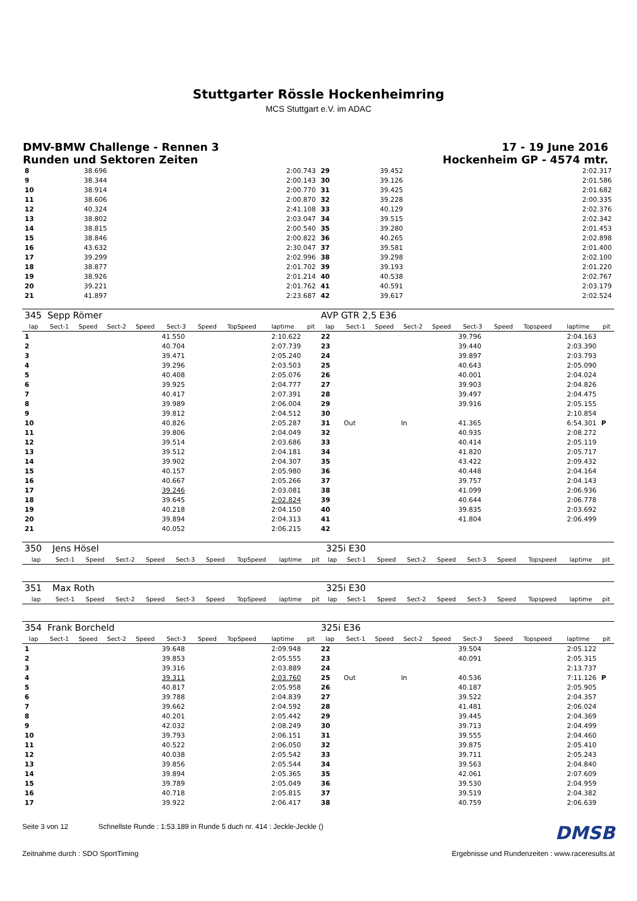Stuttgarter Rössle Hockenheimring
MCS Stuttgart e.V. im ADAC
DMV-BMW Challenge - Rennen 3
Runden und Sektoren Zeiten
17 - 19 June 2016
Hockenheim GP - 4574 mtr.
| 8 | | | 38.696 | 2:00.743 | 29 | | | 39.452 | 2:02.317 |
| 9 | | | 38.344 | 2:00.143 | 30 | | | 39.126 | 2:01.586 |
| 10 | | | 38.914 | 2:00.770 | 31 | | | 39.425 | 2:01.682 |
| 11 | | | 38.606 | 2:00.870 | 32 | | | 39.228 | 2:00.335 |
| 12 | | | 40.324 | 2:41.108 | 33 | | | 40.129 | 2:02.376 |
| 13 | | | 38.802 | 2:03.047 | 34 | | | 39.515 | 2:02.342 |
| 14 | | | 38.815 | 2:00.540 | 35 | | | 39.280 | 2:01.453 |
| 15 | | | 38.846 | 2:00.822 | 36 | | | 40.265 | 2:02.898 |
| 16 | | | 43.632 | 2:30.047 | 37 | | | 39.581 | 2:01.400 |
| 17 | | | 39.299 | 2:02.996 | 38 | | | 39.298 | 2:02.100 |
| 18 | | | 38.877 | 2:01.702 | 39 | | | 39.193 | 2:01.220 |
| 19 | | | 38.926 | 2:01.214 | 40 | | | 40.538 | 2:02.767 |
| 20 | | | 39.221 | 2:01.762 | 41 | | | 40.591 | 2:03.179 |
| 21 | | | 41.897 | 2:23.687 | 42 | | | 39.617 | 2:02.524 |
| 345 | Sepp Römer | | | | | | | | | AVP GTR 2,5 E36 | | | | | | | | | |
| lap | Sect-1 | Speed | Sect-2 | Speed | Sect-3 | Speed | TopSpeed | laptime | pit | lap | Sect-1 | Speed | Sect-2 | Speed | Sect-3 | Speed | Topspeed | laptime | pit |
| 1 | | | | | 41.550 | | | 2:10.622 | | 22 | | | | | 39.796 | | | 2:04.163 | |
| 2 | | | | | 40.704 | | | 2:07.739 | | 23 | | | | | 39.440 | | | 2:03.390 | |
| 3 | | | | | 39.471 | | | 2:05.240 | | 24 | | | | | 39.897 | | | 2:03.793 | |
| 4 | | | | | 39.296 | | | 2:03.503 | | 25 | | | | | 40.643 | | | 2:05.090 | |
| 5 | | | | | 40.408 | | | 2:05.076 | | 26 | | | | | 40.001 | | | 2:04.024 | |
| 6 | | | | | 39.925 | | | 2:04.777 | | 27 | | | | | 39.903 | | | 2:04.826 | |
| 7 | | | | | 40.417 | | | 2:07.391 | | 28 | | | | | 39.497 | | | 2:04.475 | |
| 8 | | | | | 39.989 | | | 2:06.004 | | 29 | | | | | 39.916 | | | 2:05.155 | |
| 9 | | | | | 39.812 | | | 2:04.512 | | 30 | | | | | | | | 2:10.854 | |
| 10 | | | | | 40.826 | | | 2:05.287 | | 31 | Out | | In | | 41.365 | | | 6:54.301 | P |
| 11 | | | | | 39.806 | | | 2:04.049 | | 32 | | | | | 40.935 | | | 2:08.272 | |
| 12 | | | | | 39.514 | | | 2:03.686 | | 33 | | | | | 40.414 | | | 2:05.119 | |
| 13 | | | | | 39.512 | | | 2:04.181 | | 34 | | | | | 41.820 | | | 2:05.717 | |
| 14 | | | | | 39.902 | | | 2:04.307 | | 35 | | | | | 43.422 | | | 2:09.432 | |
| 15 | | | | | 40.157 | | | 2:05.980 | | 36 | | | | | 40.448 | | | 2:04.164 | |
| 16 | | | | | 40.667 | | | 2:05.266 | | 37 | | | | | 39.757 | | | 2:04.143 | |
| 17 | | | | | 39.246 | | | 2:03.081 | | 38 | | | | | 41.099 | | | 2:06.936 | |
| 18 | | | | | 39.645 | | | 2:02.824 | | 39 | | | | | 40.644 | | | 2:06.778 | |
| 19 | | | | | 40.218 | | | 2:04.150 | | 40 | | | | | 39.835 | | | 2:03.692 | |
| 20 | | | | | 39.894 | | | 2:04.313 | | 41 | | | | | 41.804 | | | 2:06.499 | |
| 21 | | | | | 40.052 | | | 2:06.215 | | 42 | | | | | | | | | |
| 350 | Jens Hösel | | | | | | | | | 325i E30 | | | | | | | | | |
| lap | Sect-1 | Speed | Sect-2 | Speed | Sect-3 | Speed | TopSpeed | laptime | pit | lap | Sect-1 | Speed | Sect-2 | Speed | Sect-3 | Speed | Topspeed | laptime | pit |
| 351 | Max Roth | | | | | | | | | 325i E30 | | | | | | | | | |
| lap | Sect-1 | Speed | Sect-2 | Speed | Sect-3 | Speed | TopSpeed | laptime | pit | lap | Sect-1 | Speed | Sect-2 | Speed | Sect-3 | Speed | Topspeed | laptime | pit |
| 354 | Frank Borcheld | | | | | | | | | 325i E36 | | | | | | | | | |
| lap | Sect-1 | Speed | Sect-2 | Speed | Sect-3 | Speed | TopSpeed | laptime | pit | lap | Sect-1 | Speed | Sect-2 | Speed | Sect-3 | Speed | Topspeed | laptime | pit |
| 1 | | | | | 39.648 | | | 2:09.948 | | 22 | | | | | 39.504 | | | 2:05.122 | |
| 2 | | | | | 39.853 | | | 2:05.555 | | 23 | | | | | 40.091 | | | 2:05.315 | |
| 3 | | | | | 39.316 | | | 2:03.889 | | 24 | | | | | | | | 2:13.737 | |
| 4 | | | | | 39.311 | | | 2:03.760 | | 25 | Out | | In | | 40.536 | | | 7:11.126 | P |
| 5 | | | | | 40.817 | | | 2:05.958 | | 26 | | | | | 40.187 | | | 2:05.905 | |
| 6 | | | | | 39.788 | | | 2:04.839 | | 27 | | | | | 39.522 | | | 2:04.357 | |
| 7 | | | | | 39.662 | | | 2:04.592 | | 28 | | | | | 41.481 | | | 2:06.024 | |
| 8 | | | | | 40.201 | | | 2:05.442 | | 29 | | | | | 39.445 | | | 2:04.369 | |
| 9 | | | | | 42.032 | | | 2:08.249 | | 30 | | | | | 39.713 | | | 2:04.499 | |
| 10 | | | | | 39.793 | | | 2:06.151 | | 31 | | | | | 39.555 | | | 2:04.460 | |
| 11 | | | | | 40.522 | | | 2:06.050 | | 32 | | | | | 39.875 | | | 2:05.410 | |
| 12 | | | | | 40.038 | | | 2:05.542 | | 33 | | | | | 39.711 | | | 2:05.243 | |
| 13 | | | | | 39.856 | | | 2:05.544 | | 34 | | | | | 39.563 | | | 2:04.840 | |
| 14 | | | | | 39.894 | | | 2:05.365 | | 35 | | | | | 42.061 | | | 2:07.609 | |
| 15 | | | | | 39.789 | | | 2:05.049 | | 36 | | | | | 39.530 | | | 2:04.959 | |
| 16 | | | | | 40.718 | | | 2:05.815 | | 37 | | | | | 39.519 | | | 2:04.382 | |
| 17 | | | | | 39.922 | | | 2:06.417 | | 38 | | | | | 40.759 | | | 2:06.639 | |
Seite 3 von 12 Schnellste Runde : 1:53.189 in Runde 5 duch nr. 414 : Jeckle-Jeckle () DMSB
Zeitnahme durch : SDO SportTiming Ergebnisse und Rundenzeiten : www.raceresults.at